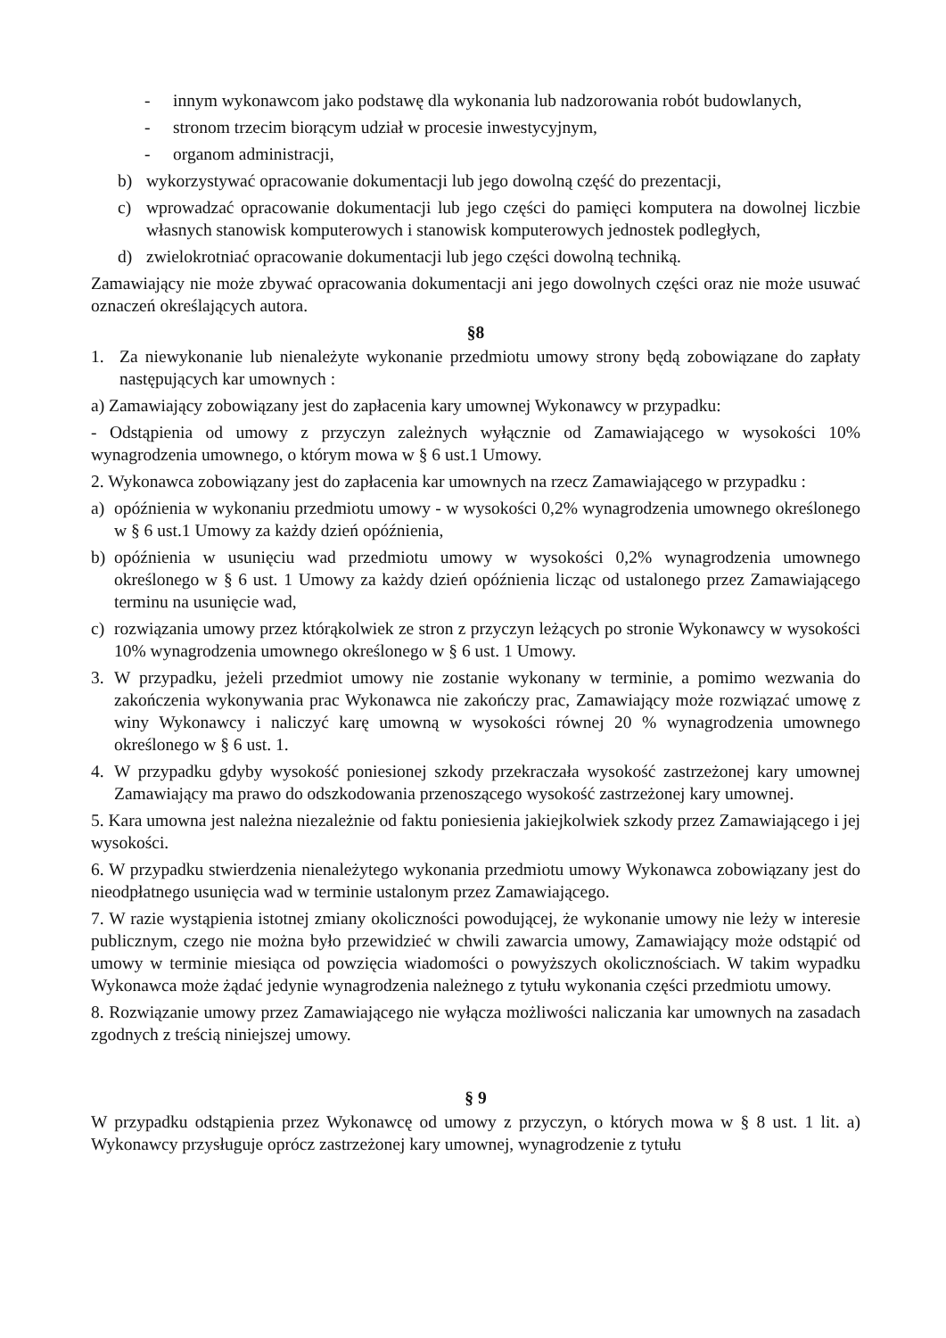- innym wykonawcom jako podstawę dla wykonania lub nadzorowania robót budowlanych,
- stronom trzecim biorącym udział w procesie inwestycyjnym,
- organom administracji,
b) wykorzystywać opracowanie dokumentacji lub jego dowolną część do prezentacji,
c) wprowadzać opracowanie dokumentacji lub jego części do pamięci komputera na dowolnej liczbie własnych stanowisk komputerowych i stanowisk komputerowych jednostek podległych,
d) zwielokrotniać opracowanie dokumentacji lub jego części dowolną techniką.
Zamawiający nie może zbywać opracowania dokumentacji ani jego dowolnych części oraz nie może usuwać oznaczeń określających autora.
§8
1. Za niewykonanie lub nienależyte wykonanie przedmiotu umowy strony będą zobowiązane do zapłaty następujących kar umownych :
a) Zamawiający zobowiązany jest do zapłacenia kary umownej Wykonawcy w przypadku:
- Odstąpienia od umowy z przyczyn zależnych wyłącznie od Zamawiającego w wysokości 10% wynagrodzenia umownego, o którym mowa w § 6 ust.1 Umowy.
2. Wykonawca zobowiązany jest do zapłacenia kar umownych na rzecz Zamawiającego w przypadku :
a) opóźnienia w wykonaniu przedmiotu umowy - w wysokości 0,2% wynagrodzenia umownego określonego w § 6 ust.1 Umowy za każdy dzień opóźnienia,
b) opóźnienia w usunięciu wad przedmiotu umowy w wysokości 0,2% wynagrodzenia umownego określonego w § 6 ust. 1 Umowy za każdy dzień opóźnienia licząc od ustalonego przez Zamawiającego terminu na usunięcie wad,
c) rozwiązania umowy przez którąkolwiek ze stron z przyczyn leżących po stronie Wykonawcy w wysokości 10% wynagrodzenia umownego określonego w § 6 ust. 1 Umowy.
3. W przypadku, jeżeli przedmiot umowy nie zostanie wykonany w terminie, a pomimo wezwania do zakończenia wykonywania prac Wykonawca nie zakończy prac, Zamawiający może rozwiązać umowę z winy Wykonawcy i naliczyć karę umowną w wysokości równej 20 % wynagrodzenia umownego określonego w § 6 ust. 1.
4. W przypadku gdyby wysokość poniesionej szkody przekraczała wysokość zastrzeżonej kary umownej Zamawiający ma prawo do odszkodowania przenoszącego wysokość zastrzeżonej kary umownej.
5. Kara umowna jest należna niezależnie od faktu poniesienia jakiejkolwiek szkody przez Zamawiającego i jej wysokości.
6. W przypadku stwierdzenia nienależytego wykonania przedmiotu umowy Wykonawca zobowiązany jest do nieodpłatnego usunięcia wad w terminie ustalonym przez Zamawiającego.
7. W razie wystąpienia istotnej zmiany okoliczności powodującej, że wykonanie umowy nie leży w interesie publicznym, czego nie można było przewidzieć w chwili zawarcia umowy, Zamawiający może odstąpić od umowy w terminie miesiąca od powzięcia wiadomości o powyższych okolicznościach. W takim wypadku Wykonawca może żądać jedynie wynagrodzenia należnego z tytułu wykonania części przedmiotu umowy.
8. Rozwiązanie umowy przez Zamawiającego nie wyłącza możliwości naliczania kar umownych na zasadach zgodnych z treścią niniejszej umowy.
§ 9
W przypadku odstąpienia przez Wykonawcę od umowy z przyczyn, o których mowa w § 8 ust. 1 lit. a) Wykonawcy przysługuje oprócz zastrzeżonej kary umownej, wynagrodzenie z tytułu